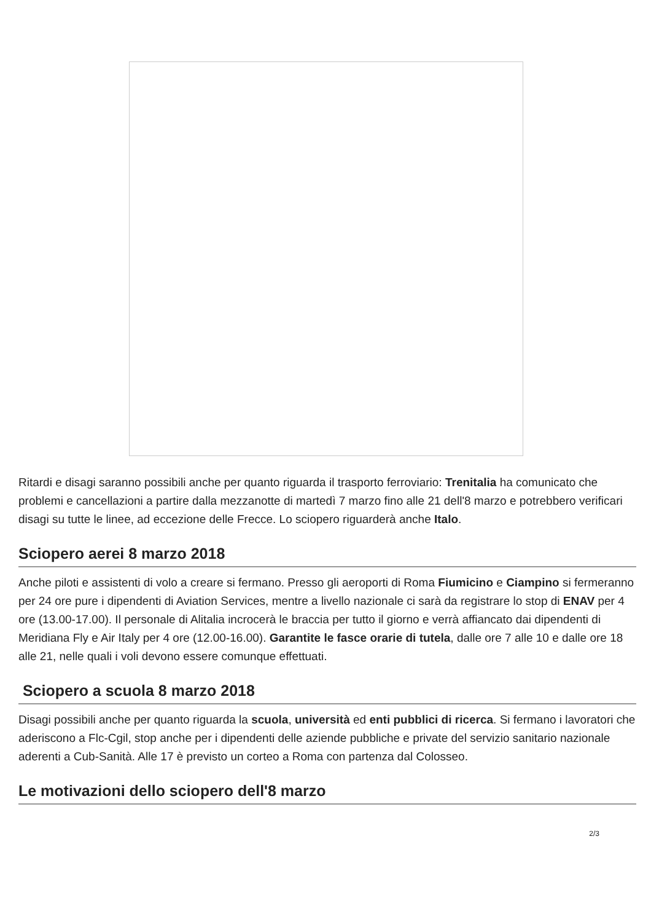Ritardi e disagi saranno possibili anche per quanto riguarda il trasporto ferroviario: Trenitalia ha comunicato che problemi e cancellazioni a partire dalla mezzanotte di martedì 7 marzo fino alle 21 dell'8 marzo e potrebbero verificari disagi su tutte le linee, ad eccezione delle Frecce. Lo sciopero riguarderà anche Italo.
Sciopero aerei 8 marzo 2018
Anche piloti e assistenti di volo a creare si fermano. Presso gli aeroporti di Roma Fiumicino e Ciampino si fermeranno per 24 ore pure i dipendenti di Aviation Services, mentre a livello nazionale ci sarà da registrare lo stop di ENAV per 4 ore (13.00-17.00). Il personale di Alitalia incrocerà le braccia per tutto il giorno e verrà affiancato dai dipendenti di Meridiana Fly e Air Italy per 4 ore (12.00-16.00). Garantite le fasce orarie di tutela, dalle ore 7 alle 10 e dalle ore 18 alle 21, nelle quali i voli devono essere comunque effettuati.
Sciopero a scuola 8 marzo 2018
Disagi possibili anche per quanto riguarda la scuola, università ed enti pubblici di ricerca. Si fermano i lavoratori che aderiscono a Flc-Cgil, stop anche per i dipendenti delle aziende pubbliche e private del servizio sanitario nazionale aderenti a Cub-Sanità. Alle 17 è previsto un corteo a Roma con partenza dal Colosseo.
Le motivazioni dello sciopero dell'8 marzo
2/3